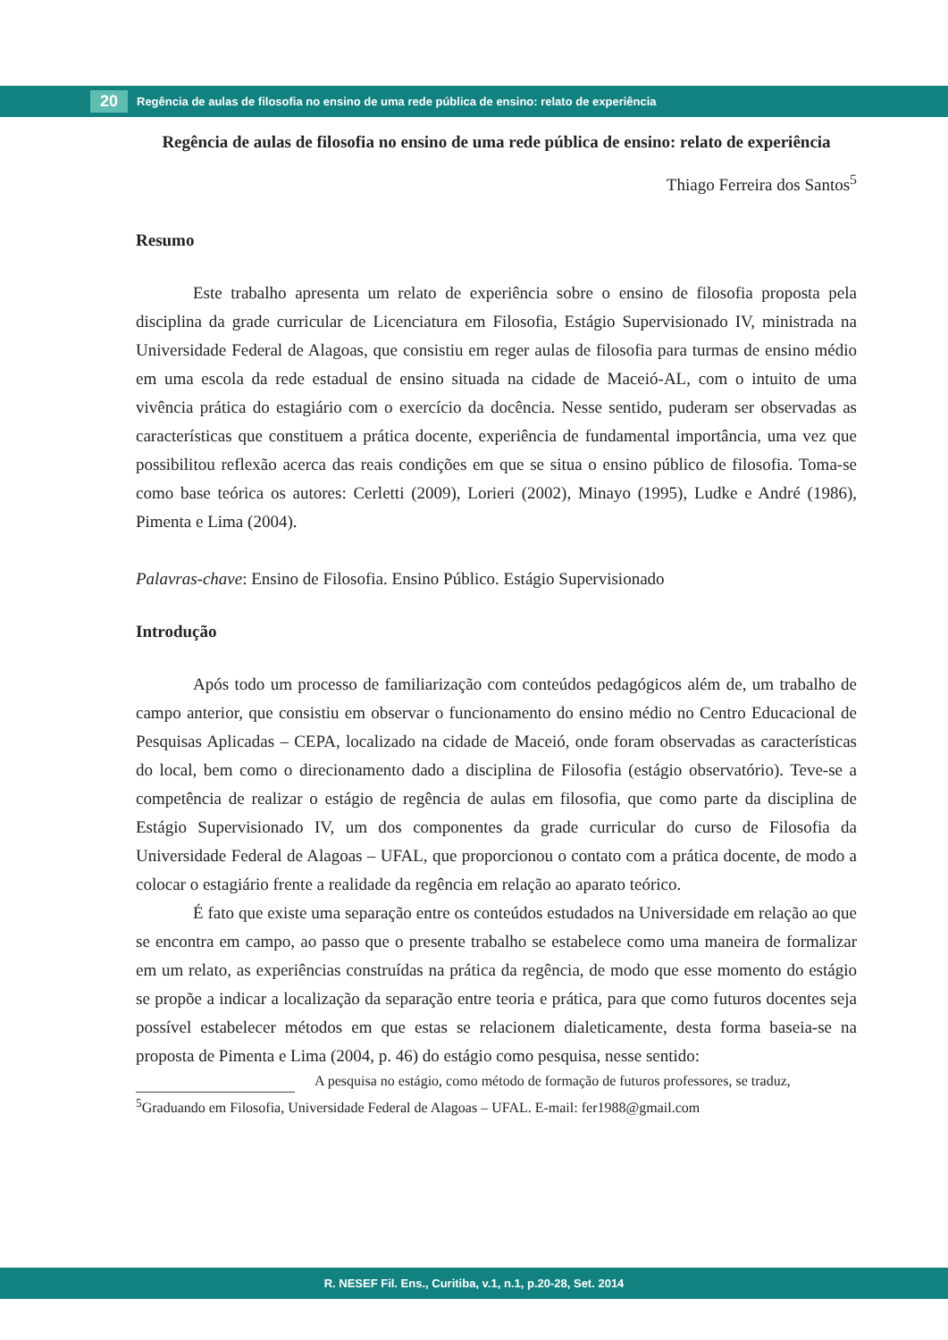20
Regência de aulas de filosofia no ensino de uma rede pública de ensino: relato de experiência
Regência de aulas de filosofia no ensino de uma rede pública de ensino: relato de experiência
Thiago Ferreira dos Santos<sup>5</sup>
Resumo
Este trabalho apresenta um relato de experiência sobre o ensino de filosofia proposta pela disciplina da grade curricular de Licenciatura em Filosofia, Estágio Supervisionado IV, ministrada na Universidade Federal de Alagoas, que consistiu em reger aulas de filosofia para turmas de ensino médio em uma escola da rede estadual de ensino situada na cidade de Maceió-AL, com o intuito de uma vivência prática do estagiário com o exercício da docência. Nesse sentido, puderam ser observadas as características que constituem a prática docente, experiência de fundamental importância, uma vez que possibilitou reflexão acerca das reais condições em que se situa o ensino público de filosofia. Toma-se como base teórica os autores: Cerletti (2009), Lorieri (2002), Minayo (1995), Ludke e André (1986), Pimenta e Lima (2004).
Palavras-chave: Ensino de Filosofia. Ensino Público. Estágio Supervisionado
Introdução
Após todo um processo de familiarização com conteúdos pedagógicos além de, um trabalho de campo anterior, que consistiu em observar o funcionamento do ensino médio no Centro Educacional de Pesquisas Aplicadas – CEPA, localizado na cidade de Maceió, onde foram observadas as características do local, bem como o direcionamento dado a disciplina de Filosofia (estágio observatório). Teve-se a competência de realizar o estágio de regência de aulas em filosofia, que como parte da disciplina de Estágio Supervisionado IV, um dos componentes da grade curricular do curso de Filosofia da Universidade Federal de Alagoas – UFAL, que proporcionou o contato com a prática docente, de modo a colocar o estagiário frente a realidade da regência em relação ao aparato teórico.
É fato que existe uma separação entre os conteúdos estudados na Universidade em relação ao que se encontra em campo, ao passo que o presente trabalho se estabelece como uma maneira de formalizar em um relato, as experiências construídas na prática da regência, de modo que esse momento do estágio se propõe a indicar a localização da separação entre teoria e prática, para que como futuros docentes seja possível estabelecer métodos em que estas se relacionem dialeticamente, desta forma baseia-se na proposta de Pimenta e Lima (2004, p. 46) do estágio como pesquisa, nesse sentido:
A pesquisa no estágio, como método de formação de futuros professores, se traduz,
<sup>5</sup> Graduando em Filosofia, Universidade Federal de Alagoas – UFAL. E-mail: fer1988@gmail.com
R. NESEF Fil. Ens., Curitiba, v.1, n.1, p.20-28, Set. 2014